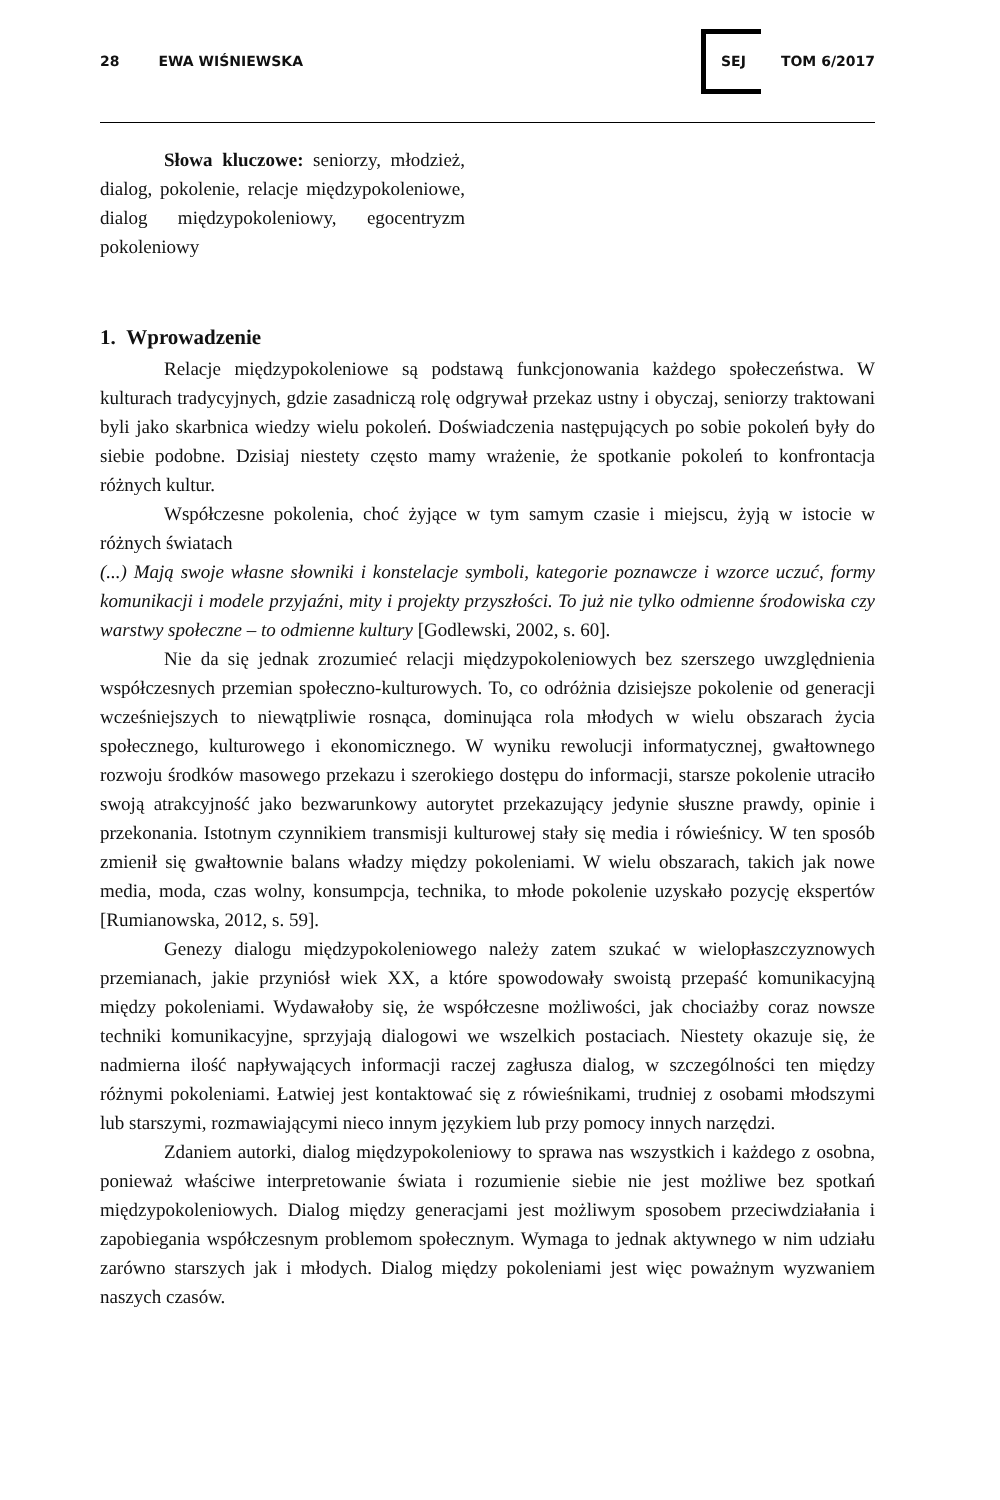28 EWA WIŚNIEWSKA SEJ TOM 6/2017
Słowa kluczowe: seniorzy, młodzież, dialog, pokolenie, relacje międzypokoleniowe, dialog międzypokoleniowy, egocentryzm pokoleniowy
1. Wprowadzenie
Relacje międzypokoleniowe są podstawą funkcjonowania każdego społeczeństwa. W kulturach tradycyjnych, gdzie zasadniczą rolę odgrywał przekaz ustny i obyczaj, seniorzy traktowani byli jako skarbnica wiedzy wielu pokoleń. Doświadczenia następujących po sobie pokoleń były do siebie podobne. Dzisiaj niestety często mamy wrażenie, że spotkanie pokoleń to konfrontacja różnych kultur.
Współczesne pokolenia, choć żyjące w tym samym czasie i miejscu, żyją w istocie w różnych światach
(...) Mają swoje własne słowniki i konstelacje symboli, kategorie poznawcze i wzorce uczuć, formy komunikacji i modele przyjaźni, mity i projekty przyszłości. To już nie tylko odmienne środowiska czy warstwy społeczne – to odmienne kultury [Godlewski, 2002, s. 60].
Nie da się jednak zrozumieć relacji międzypokoleniowych bez szerszego uwzględnienia współczesnych przemian społeczno-kulturowych. To, co odróżnia dzisiejsze pokolenie od generacji wcześniejszych to niewątpliwie rosnąca, dominująca rola młodych w wielu obszarach życia społecznego, kulturowego i ekonomicznego. W wyniku rewolucji informatycznej, gwałtownego rozwoju środków masowego przekazu i szerokiego dostępu do informacji, starsze pokolenie utraciło swoją atrakcyjność jako bezwarunkowy autorytet przekazujący jedynie słuszne prawdy, opinie i przekonania. Istotnym czynnikiem transmisji kulturowej stały się media i rówieśnicy. W ten sposób zmienił się gwałtownie balans władzy między pokoleniami. W wielu obszarach, takich jak nowe media, moda, czas wolny, konsumpcja, technika, to młode pokolenie uzyskało pozycję ekspertów [Rumianowska, 2012, s. 59].
Genezy dialogu międzypokoleniowego należy zatem szukać w wielopłaszczyznowych przemianach, jakie przyniósł wiek XX, a które spowodowały swoistą przepaść komunikacyjną między pokoleniami. Wydawałoby się, że współczesne możliwości, jak chociażby coraz nowsze techniki komunikacyjne, sprzyjają dialogowi we wszelkich postaciach. Niestety okazuje się, że nadmierna ilość napływających informacji raczej zagłusza dialog, w szczególności ten między różnymi pokoleniami. Łatwiej jest kontaktować się z rówieśnikami, trudniej z osobami młodszymi lub starszymi, rozmawiającymi nieco innym językiem lub przy pomocy innych narzędzi.
Zdaniem autorki, dialog międzypokoleniowy to sprawa nas wszystkich i każdego z osobna, ponieważ właściwe interpretowanie świata i rozumienie siebie nie jest możliwe bez spotkań międzypokoleniowych. Dialog między generacjami jest możliwym sposobem przeciwdziałania i zapobiegania współczesnym problemom społecznym. Wymaga to jednak aktywnego w nim udziału zarówno starszych jak i młodych. Dialog między pokoleniami jest więc poważnym wyzwaniem naszych czasów.